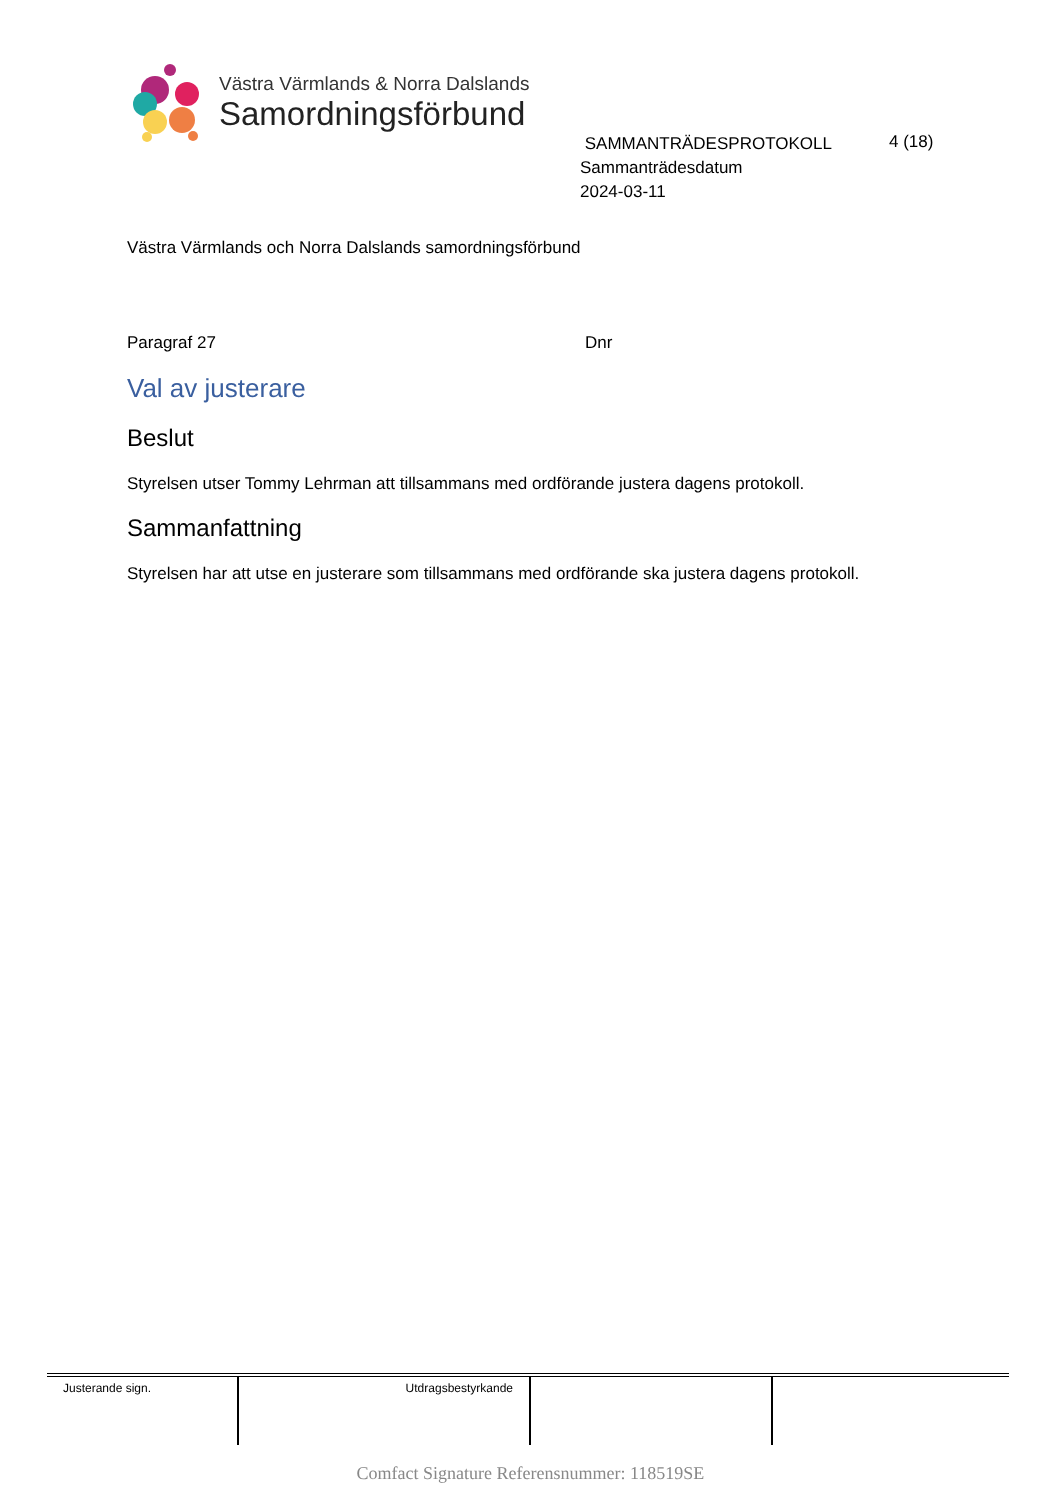Västra Värmlands & Norra Dalslands
Samordningsförbund
SAMMANTRÄDESPROTOKOLL
Sammanträdesdatum
2024-03-11
4 (18)
Västra Värmlands och Norra Dalslands samordningsförbund
Paragraf 27 Dnr
Val av justerare
Beslut
Styrelsen utser Tommy Lehrman att tillsammans med ordförande justera dagens protokoll.
Sammanfattning
Styrelsen har att utse en justerare som tillsammans med ordförande ska justera dagens protokoll.
| Justerande sign. | Utdragsbestyrkande | | |
Comfact Signature Referensnummer: 118519SE